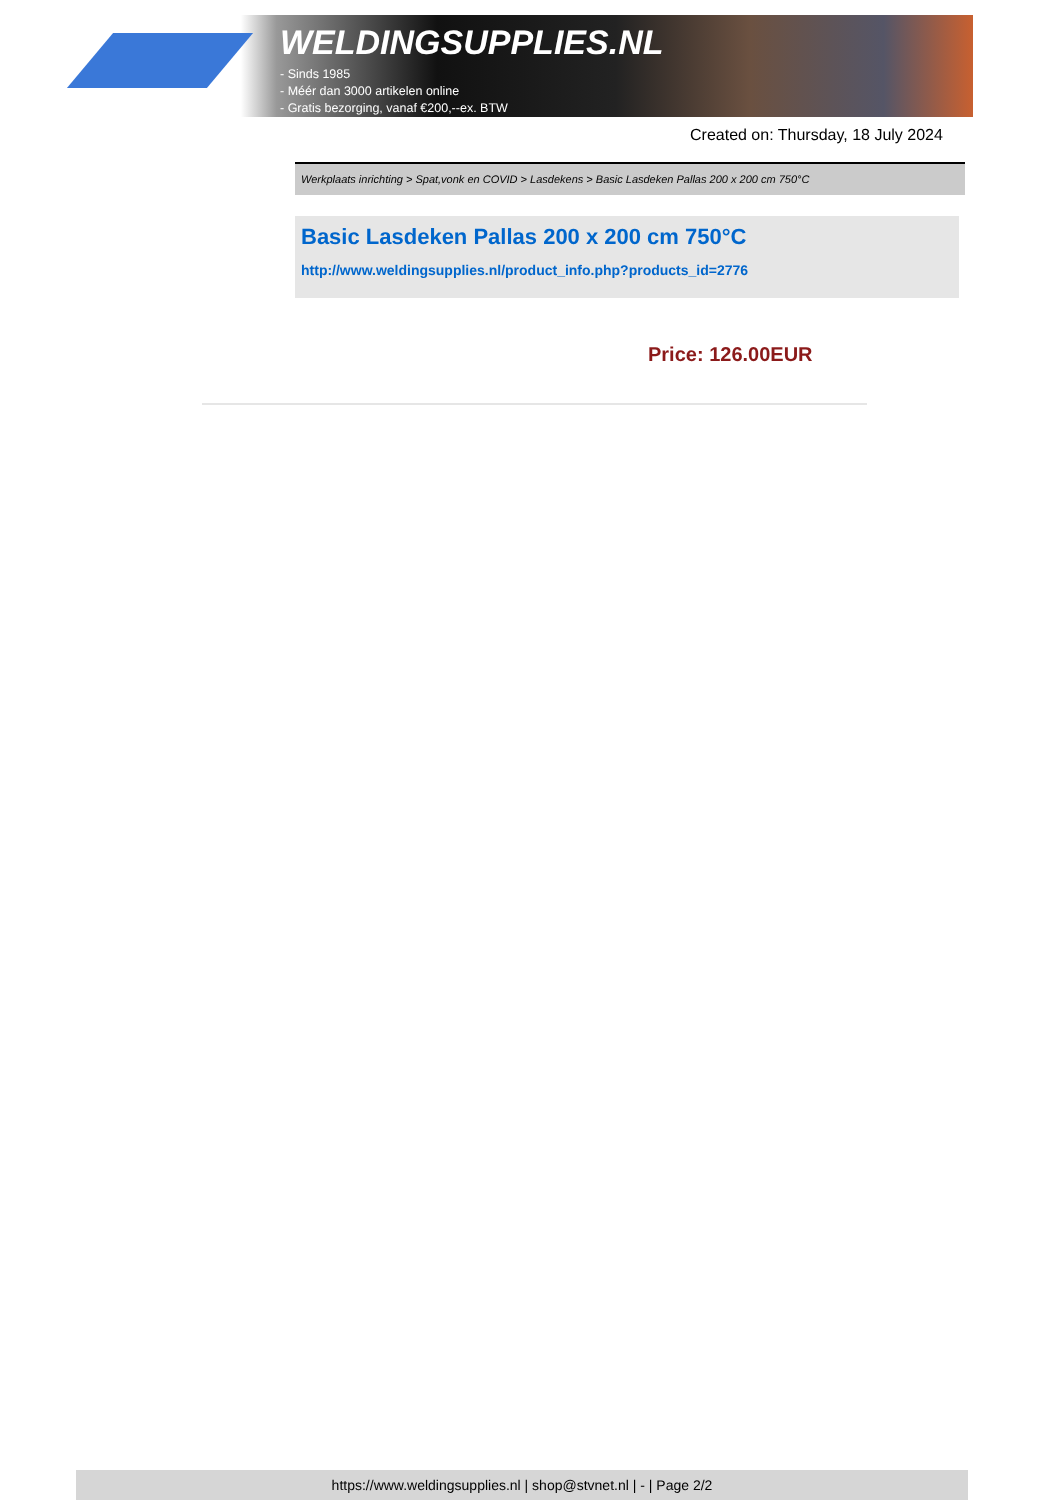WELDINGSUPPLIES.NL
- Sinds 1985
- Méér dan 3000 artikelen online
- Gratis bezorging, vanaf €200,--ex. BTW
Created on: Thursday, 18 July 2024
Werkplaats inrichting > Spat,vonk en COVID > Lasdekens > Basic Lasdeken Pallas 200 x 200 cm 750°C
Basic Lasdeken Pallas 200 x 200 cm 750°C
http://www.weldingsupplies.nl/product_info.php?products_id=2776
Price: 126.00EUR
https://www.weldingsupplies.nl | shop@stvnet.nl | - | Page 2/2